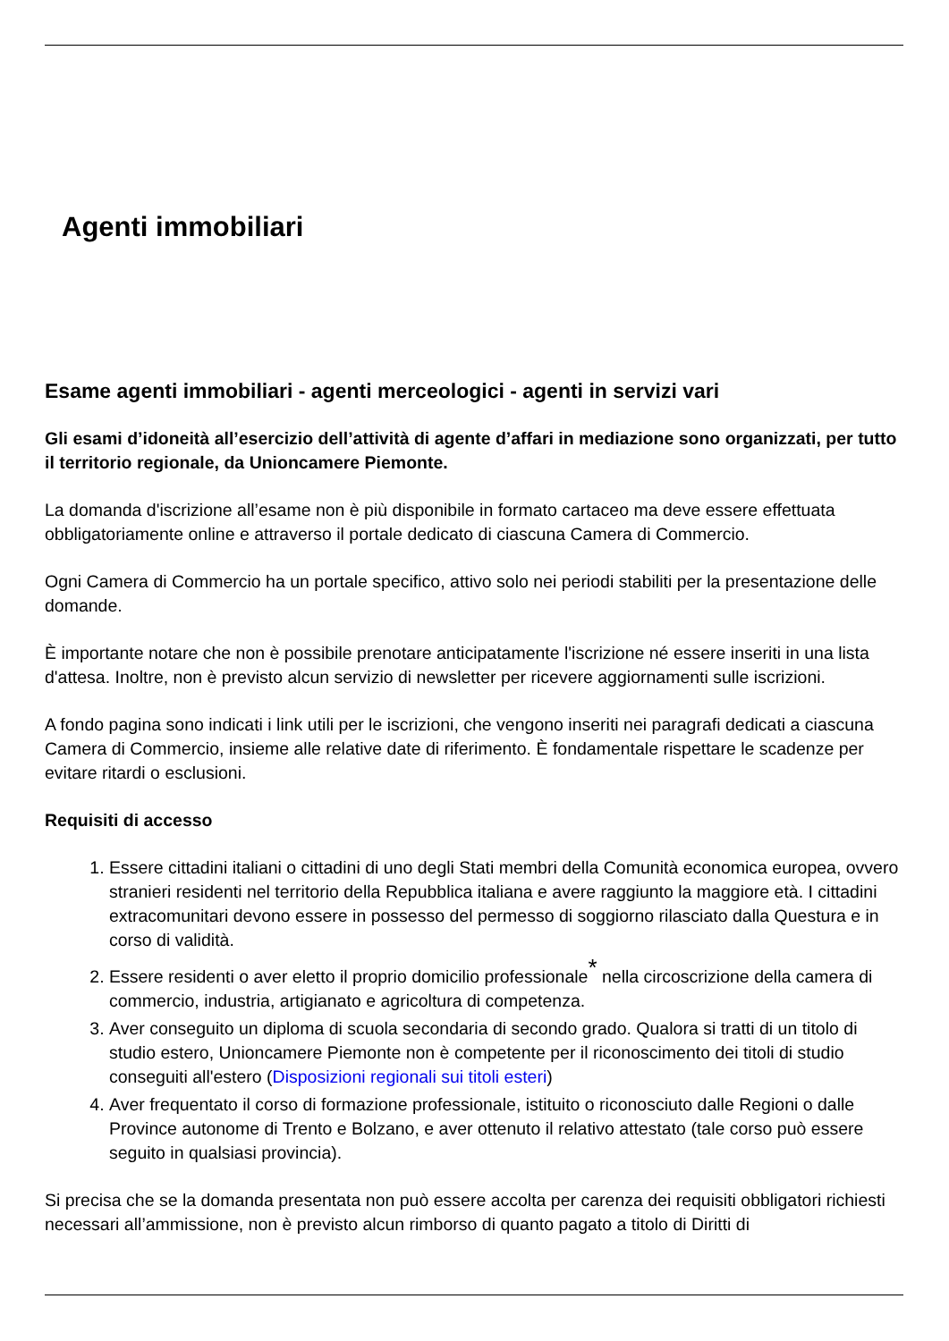Agenti immobiliari
Esame agenti immobiliari - agenti merceologici - agenti in servizi vari
Gli esami d’idoneità all’esercizio dell’attività di agente d’affari in mediazione sono organizzati, per tutto il territorio regionale, da Unioncamere Piemonte.
La domanda d'iscrizione all’esame non è più disponibile in formato cartaceo ma deve essere effettuata obbligatoriamente online e attraverso il portale dedicato di ciascuna Camera di Commercio.
Ogni Camera di Commercio ha un portale specifico, attivo solo nei periodi stabiliti per la presentazione delle domande.
È importante notare che non è possibile prenotare anticipatamente l'iscrizione né essere inseriti in una lista d'attesa. Inoltre, non è previsto alcun servizio di newsletter per ricevere aggiornamenti sulle iscrizioni.
A fondo pagina sono indicati i link utili per le iscrizioni, che vengono inseriti nei paragrafi dedicati a ciascuna Camera di Commercio, insieme alle relative date di riferimento. È fondamentale rispettare le scadenze per evitare ritardi o esclusioni.
Requisiti di accesso
1. Essere cittadini italiani o cittadini di uno degli Stati membri della Comunità economica europea, ovvero stranieri residenti nel territorio della Repubblica italiana e avere raggiunto la maggiore età. I cittadini extracomunitari devono essere in possesso del permesso di soggiorno rilasciato dalla Questura e in corso di validità.
2. Essere residenti o aver eletto il proprio domicilio professionale<sup>*</sup> nella circoscrizione della camera di commercio, industria, artigianato e agricoltura di competenza.
3. Aver conseguito un diploma di scuola secondaria di secondo grado. Qualora si tratti di un titolo di studio estero, Unioncamere Piemonte non è competente per il riconoscimento dei titoli di studio conseguiti all'estero (Disposizioni regionali sui titoli esteri)
4. Aver frequentato il corso di formazione professionale, istituito o riconosciuto dalle Regioni o dalle Province autonome di Trento e Bolzano, e aver ottenuto il relativo attestato (tale corso può essere seguito in qualsiasi provincia).
Si precisa che se la domanda presentata non può essere accolta per carenza dei requisiti obbligatori richiesti necessari all’ammissione, non è previsto alcun rimborso di quanto pagato a titolo di Diritti di